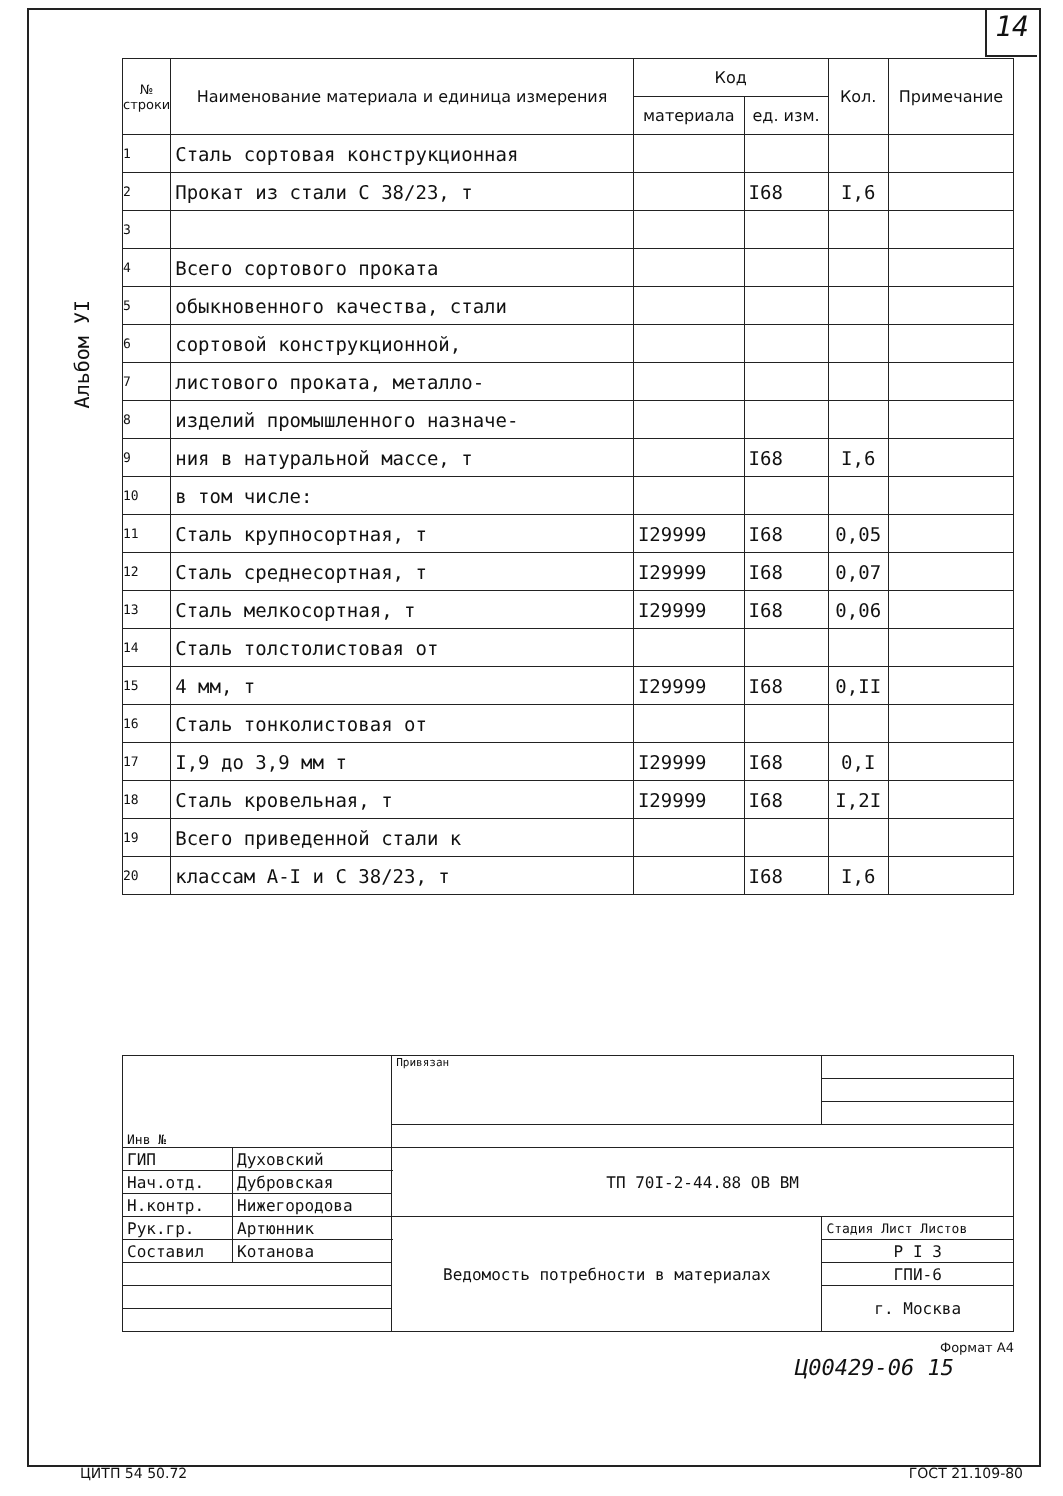14
Альбом УI
| № строки | Наименование материала и единица измерения | Код | | Кол. | Примечание |
| --- | --- | --- | --- | --- | --- |
| | | материала | ед. изм. | | |
| 1 | Сталь сортовая конструкционная | | | | |
| 2 | Прокат из стали С 38/23, т | | I68 | I,6 | |
| 3 | | | | | |
| 4 | Всего сортового проката | | | | |
| 5 | обыкновенного качества, стали | | | | |
| 6 | сортовой конструкционной, | | | | |
| 7 | листового проката, металло- | | | | |
| 8 | изделий промышленного назначе- | | | | |
| 9 | ния в натуральной массе, т | | I68 | I,6 | |
| 10 | в том числе: | | | | |
| 11 | Сталь крупносортная, т | I29999 | I68 | 0,05 | |
| 12 | Сталь среднесортная, т | I29999 | I68 | 0,07 | |
| 13 | Сталь мелкосортная, т | I29999 | I68 | 0,06 | |
| 14 | Сталь толстолистовая от | | | | |
| 15 | 4 мм, т | I29999 | I68 | 0,II | |
| 16 | Сталь тонколистовая от | | | | |
| 17 | I,9 до 3,9 мм т | I29999 | I68 | 0,I | |
| 18 | Сталь кровельная, т | I29999 | I68 | I,2I | |
| 19 | Всего приведенной стали к | | | | |
| 20 | классам А-I и С 38/23, т | | I68 | I,6 | |
| Инв № | | Привязан | |
| ГИП | Духовский | ТП 70I-2-44.88 ОВ ВМ | |
| Нач.отд. | Дубровская | | |
| Н.контр. | Нижегородова | | |
| Рук.гр. | Артюнник | Ведомость потребности в материалах | Стадия Лист Листов |
| Составил | Котанова | | Р I 3 |
| | | | ГПИ-6 |
| | | | г. Москва |
Формат А4
Ц00429-06 15
ЦИТП 54 50.72 ГОСТ 21.109-80